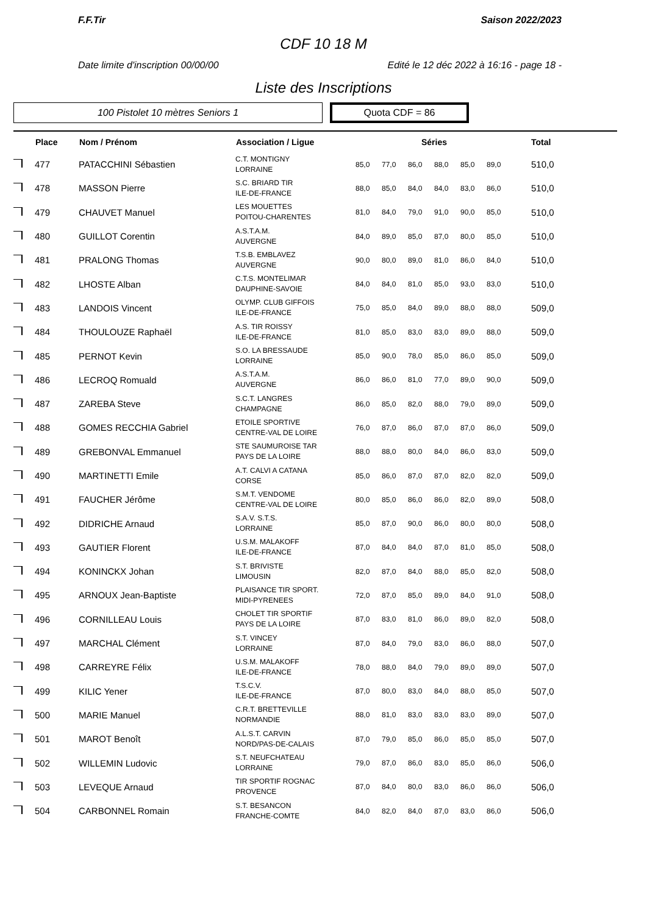F.F.Tir Saison 2022/2023
CDF 10 18 M
Date limite d'inscription 00/00/00 Edité le 12 déc 2022 à 16:16 - page 18 -
Liste des Inscriptions
100 Pistolet 10 mètres Seniors 1
Quota CDF = 86
| | Place | Nom / Prénom | Association / Ligue | Séries | | | | | | Total |
| --- | --- | --- | --- | --- | --- | --- | --- | --- | --- | --- |
| | 477 | PATACCHINI Sébastien | C.T. MONTIGNY LORRAINE | 85,0 | 77,0 | 86,0 | 88,0 | 85,0 | 89,0 | 510,0 |
| | 478 | MASSON Pierre | S.C. BRIARD TIR ILE-DE-FRANCE | 88,0 | 85,0 | 84,0 | 84,0 | 83,0 | 86,0 | 510,0 |
| | 479 | CHAUVET Manuel | LES MOUETTES POITOU-CHARENTES | 81,0 | 84,0 | 79,0 | 91,0 | 90,0 | 85,0 | 510,0 |
| | 480 | GUILLOT Corentin | A.S.T.A.M. AUVERGNE | 84,0 | 89,0 | 85,0 | 87,0 | 80,0 | 85,0 | 510,0 |
| | 481 | PRALONG Thomas | T.S.B. EMBLAVEZ AUVERGNE | 90,0 | 80,0 | 89,0 | 81,0 | 86,0 | 84,0 | 510,0 |
| | 482 | LHOSTE Alban | C.T.S. MONTELIMAR DAUPHINE-SAVOIE | 84,0 | 84,0 | 81,0 | 85,0 | 93,0 | 83,0 | 510,0 |
| | 483 | LANDOIS Vincent | OLYMP. CLUB GIFFOIS ILE-DE-FRANCE | 75,0 | 85,0 | 84,0 | 89,0 | 88,0 | 88,0 | 509,0 |
| | 484 | THOULOUZE Raphaël | A.S. TIR ROISSY ILE-DE-FRANCE | 81,0 | 85,0 | 83,0 | 83,0 | 89,0 | 88,0 | 509,0 |
| | 485 | PERNOT Kevin | S.O. LA BRESSAUDE LORRAINE | 85,0 | 90,0 | 78,0 | 85,0 | 86,0 | 85,0 | 509,0 |
| | 486 | LECROQ Romuald | A.S.T.A.M. AUVERGNE | 86,0 | 86,0 | 81,0 | 77,0 | 89,0 | 90,0 | 509,0 |
| | 487 | ZAREBA Steve | S.C.T. LANGRES CHAMPAGNE | 86,0 | 85,0 | 82,0 | 88,0 | 79,0 | 89,0 | 509,0 |
| | 488 | GOMES RECCHIA Gabriel | ETOILE SPORTIVE CENTRE-VAL DE LOIRE | 76,0 | 87,0 | 86,0 | 87,0 | 87,0 | 86,0 | 509,0 |
| | 489 | GREBONVAL Emmanuel | STE SAUMUROISE TAR PAYS DE LA LOIRE | 88,0 | 88,0 | 80,0 | 84,0 | 86,0 | 83,0 | 509,0 |
| | 490 | MARTINETTI Emile | A.T. CALVI A CATANA CORSE | 85,0 | 86,0 | 87,0 | 87,0 | 82,0 | 82,0 | 509,0 |
| | 491 | FAUCHER Jérôme | S.M.T. VENDOME CENTRE-VAL DE LOIRE | 80,0 | 85,0 | 86,0 | 86,0 | 82,0 | 89,0 | 508,0 |
| | 492 | DIDRICHE Arnaud | S.A.V. S.T.S. LORRAINE | 85,0 | 87,0 | 90,0 | 86,0 | 80,0 | 80,0 | 508,0 |
| | 493 | GAUTIER Florent | U.S.M. MALAKOFF ILE-DE-FRANCE | 87,0 | 84,0 | 84,0 | 87,0 | 81,0 | 85,0 | 508,0 |
| | 494 | KONINCKX Johan | S.T. BRIVISTE LIMOUSIN | 82,0 | 87,0 | 84,0 | 88,0 | 85,0 | 82,0 | 508,0 |
| | 495 | ARNOUX Jean-Baptiste | PLAISANCE TIR SPORT. MIDI-PYRENEES | 72,0 | 87,0 | 85,0 | 89,0 | 84,0 | 91,0 | 508,0 |
| | 496 | CORNILLEAU Louis | CHOLET TIR SPORTIF PAYS DE LA LOIRE | 87,0 | 83,0 | 81,0 | 86,0 | 89,0 | 82,0 | 508,0 |
| | 497 | MARCHAL Clément | S.T. VINCEY LORRAINE | 87,0 | 84,0 | 79,0 | 83,0 | 86,0 | 88,0 | 507,0 |
| | 498 | CARREYRE Félix | U.S.M. MALAKOFF ILE-DE-FRANCE | 78,0 | 88,0 | 84,0 | 79,0 | 89,0 | 89,0 | 507,0 |
| | 499 | KILIC Yener | T.S.C.V. ILE-DE-FRANCE | 87,0 | 80,0 | 83,0 | 84,0 | 88,0 | 85,0 | 507,0 |
| | 500 | MARIE Manuel | C.R.T. BRETTEVILLE NORMANDIE | 88,0 | 81,0 | 83,0 | 83,0 | 83,0 | 89,0 | 507,0 |
| | 501 | MAROT Benoît | A.L.S.T. CARVIN NORD/PAS-DE-CALAIS | 87,0 | 79,0 | 85,0 | 86,0 | 85,0 | 85,0 | 507,0 |
| | 502 | WILLEMIN Ludovic | S.T. NEUFCHATEAU LORRAINE | 79,0 | 87,0 | 86,0 | 83,0 | 85,0 | 86,0 | 506,0 |
| | 503 | LEVEQUE Arnaud | TIR SPORTIF ROGNAC PROVENCE | 87,0 | 84,0 | 80,0 | 83,0 | 86,0 | 86,0 | 506,0 |
| | 504 | CARBONNEL Romain | S.T. BESANCON FRANCHE-COMTE | 84,0 | 82,0 | 84,0 | 87,0 | 83,0 | 86,0 | 506,0 |